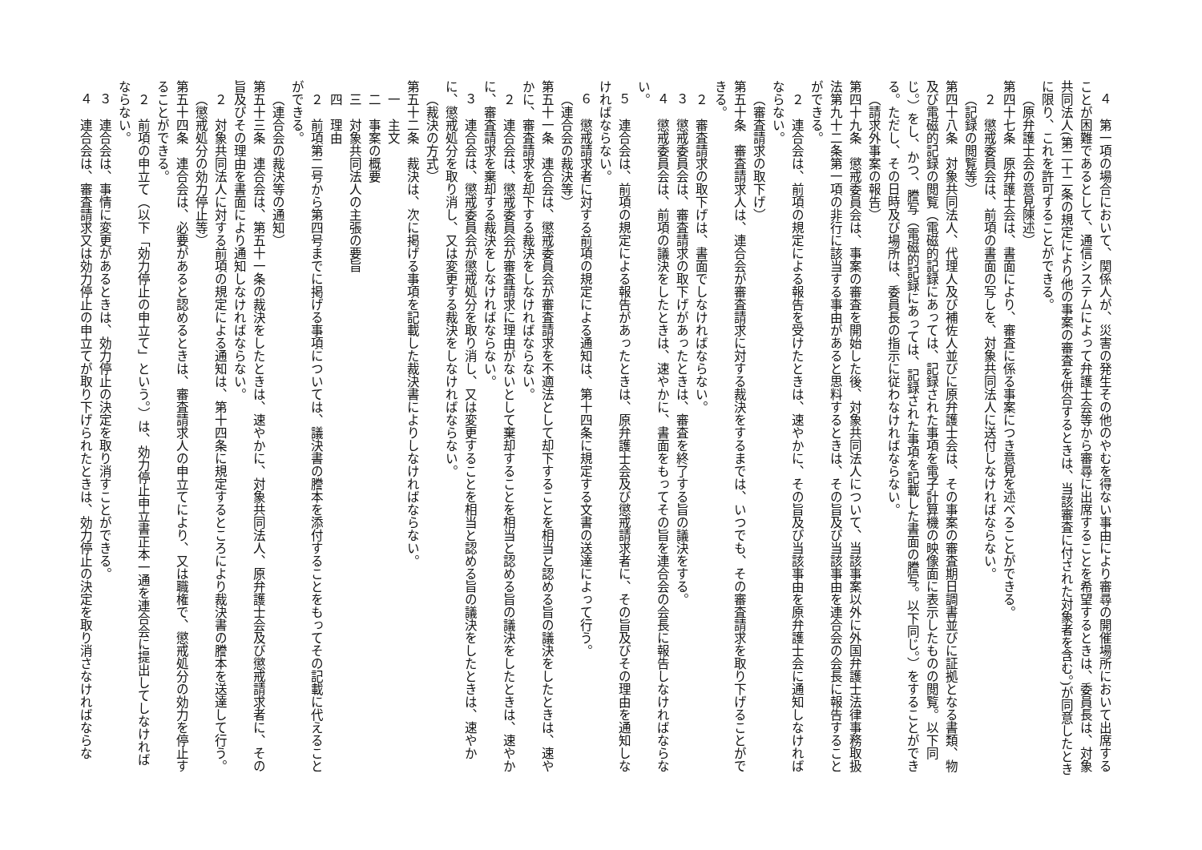４　第一項の場合において、関係人が、災害の発生その他のやむを得ない事由により審尋の開催場所において出席することが困難であるとして、通信システムによって弁護士会等から審尋に出席することを希望するときは、委員長は、対象共同法人(第二十二条の規定により他の事案の審査を併合するときは、当該審査に付された対象者を含む。)が同意したときに限り、これを許可することができる。
（原弁護士会の意見陳述）
第四十七条　原弁護士会は、書面により、審査に係る事案につき意見を述べることができる。
２　懲戒委員会は、前項の書面の写しを、対象共同法人に送付しなければならない。
（記録の閲覧等）
第四十八条　対象共同法人、代理人及び補佐人並びに原弁護士会は、その事案の審査期日調書並びに証拠となる書類、物及び電磁的記録の閲覧（電磁的記録にあっては、記録された事項を電子計算機の映像面に表示したものの閲覧。以下同じ。）をし、かつ、謄写（電磁的記録にあっては、記録された事項を記載した書面の謄写。以下同じ。）をすることができる。ただし、その日時及び場所は、委員長の指示に従わなければならない。
（請求外事案の報告）
第四十九条　懲戒委員会は、事案の審査を開始した後、対象共同法人について、当該事案以外に外国弁護士法律事務取扱法第九十二条第一項の非行に該当する事由があると思料するときは、その旨及び当該事由を連合会の会長に報告することができる。
２　連合会は、前項の規定による報告を受けたときは、速やかに、その旨及び当該事由を原弁護士会に通知しなければならない。
（審査請求の取下げ）
第五十条　審査請求人は、連合会が審査請求に対する裁決をするまでは、いつでも、その審査請求を取り下げることができる。
２　審査請求の取下げは、書面でしなければならない。
３　懲戒委員会は、審査請求の取下げがあったときは、審査を終了する旨の議決をする。
４　懲戒委員会は、前項の議決をしたときは、速やかに、書面をもってその旨を連合会の会長に報告しなければならない。
５　連合会は、前項の規定による報告があったときは、原弁護士会及び懲戒請求者に、その旨及びその理由を通知しなければならない。
６　懲戒請求者に対する前項の規定による通知は、第十四条に規定する文書の送達によって行う。
（連合会の裁決等）
第五十一条　連合会は、懲戒委員会が審査請求を不適法として却下することを相当と認める旨の議決をしたときは、速やかに、審査請求を却下する裁決をしなければならない。
２　連合会は、懲戒委員会が審査請求に理由がないとして棄却することを相当と認める旨の議決をしたときは、速やかに、審査請求を棄却する裁決をしなければならない。
３　連合会は、懲戒委員会が懲戒処分を取り消し、又は変更することを相当と認める旨の議決をしたときは、速やかに、懲戒処分を取り消し、又は変更する裁決をしなければならない。
（裁決の方式）
第五十二条　裁決は、次に掲げる事項を記載した裁決書によりしなければならない。
一　主文
二　事案の概要
三　対象共同法人の主張の要旨
四　理由
２　前項第二号から第四号までに掲げる事項については、議決書の謄本を添付することをもってその記載に代えることができる。
（連合会の裁決等の通知）
第五十三条　連合会は、第五十一条の裁決をしたときは、速やかに、対象共同法人、原弁護士会及び懲戒請求者に、その旨及びその理由を書面により通知しなければならない。
２　対象共同法人に対する前項の規定による通知は、第十四条に規定するところにより裁決書の謄本を送達して行う。
（懲戒処分の効力停止等）
第五十四条　連合会は、必要があると認めるときは、審査請求人の申立てにより、又は職権で、懲戒処分の効力を停止することができる。
２　前項の申立て（以下「効力停止の申立て」という。）は、効力停止申立書正本一通を連合会に提出してしなければならない。
３　連合会は、事情に変更があるときは、効力停止の決定を取り消すことができる。
４　連合会は、審査請求又は効力停止の申立てが取り下げられたときは、効力停止の決定を取り消さなければならな